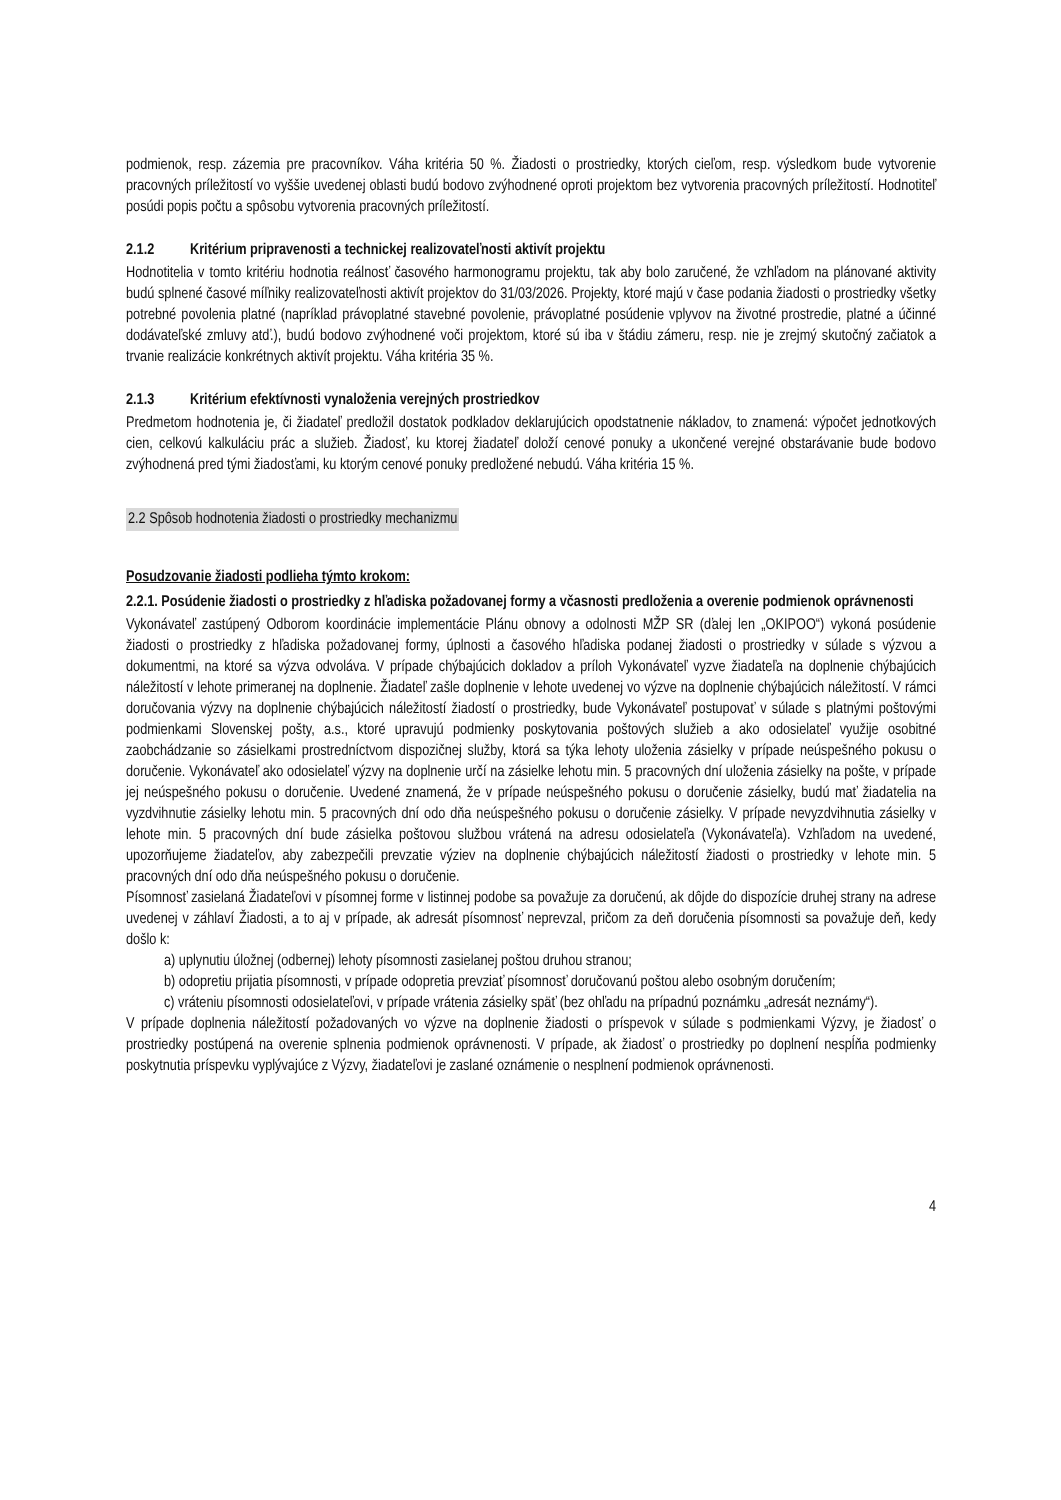podmienok, resp. zázemia pre pracovníkov. Váha kritéria 50 %. Žiadosti o prostriedky, ktorých cieľom, resp. výsledkom bude vytvorenie pracovných príležitostí vo vyššie uvedenej oblasti budú bodovo zvýhodnené oproti projektom bez vytvorenia pracovných príležitostí. Hodnotiteľ posúdi popis počtu a spôsobu vytvorenia pracovných príležitostí.
2.1.2 Kritérium pripravenosti a technickej realizovateľnosti aktivít projektu
Hodnotitelia v tomto kritériu hodnotia reálnosť časového harmonogramu projektu, tak aby bolo zaručené, že vzhľadom na plánované aktivity budú splnené časové míľniky realizovateľnosti aktivít projektov do 31/03/2026. Projekty, ktoré majú v čase podania žiadosti o prostriedky všetky potrebné povolenia platné (napríklad právoplatné stavebné povolenie, právoplatné posúdenie vplyvov na životné prostredie, platné a účinné dodávateľské zmluvy atď.), budú bodovo zvýhodnené voči projektom, ktoré sú iba v štádiu zámeru, resp. nie je zrejmý skutočný začiatok a trvanie realizácie konkrétnych aktivít projektu. Váha kritéria 35 %.
2.1.3 Kritérium efektívnosti vynaloženia verejných prostriedkov
Predmetom hodnotenia je, či žiadateľ predložil dostatok podkladov deklarujúcich opodstatnenie nákladov, to znamená: výpočet jednotkových cien, celkovú kalkuláciu prác a služieb. Žiadosť, ku ktorej žiadateľ doloží cenové ponuky a ukončené verejné obstarávanie bude bodovo zvýhodnená pred tými žiadosťami, ku ktorým cenové ponuky predložené nebudú. Váha kritéria 15 %.
2.2 Spôsob hodnotenia žiadosti o prostriedky mechanizmu
Posudzovanie žiadosti podlieha týmto krokom:
2.2.1. Posúdenie žiadosti o prostriedky z hľadiska požadovanej formy a včasnosti predloženia a overenie podmienok oprávnenosti
Vykonávateľ zastúpený Odborom koordinácie implementácie Plánu obnovy a odolnosti MŽP SR (ďalej len „OKIPOO“) vykoná posúdenie žiadosti o prostriedky z hľadiska požadovanej formy, úplnosti a časového hľadiska podanej žiadosti o prostriedky v súlade s výzvou a dokumentmi, na ktoré sa výzva odvoláva. V prípade chýbajúcich dokladov a príloh Vykonávateľ vyzve žiadateľa na doplnenie chýbajúcich náležitostí v lehote primeranej na doplnenie. Žiadateľ zašle doplnenie v lehote uvedenej vo výzve na doplnenie chýbajúcich náležitostí. V rámci doručovania výzvy na doplnenie chýbajúcich náležitostí žiadostí o prostriedky, bude Vykonávateľ postupovať v súlade s platnými poštovými podmienkami Slovenskej pošty, a.s., ktoré upravujú podmienky poskytovania poštových služieb a ako odosielateľ využije osobitné zaobchádzanie so zásielkami prostredníctvom dispozičnej služby, ktorá sa týka lehoty uloženia zásielky v prípade neúspešného pokusu o doručenie. Vykonávateľ ako odosielateľ výzvy na doplnenie určí na zásielke lehotu min. 5 pracovných dní uloženia zásielky na pošte, v prípade jej neúspešného pokusu o doručenie. Uvedené znamená, že v prípade neúspešného pokusu o doručenie zásielky, budú mať žiadatelia na vyzdvihnutie zásielky lehotu min. 5 pracovných dní odo dňa neúspešného pokusu o doručenie zásielky. V prípade nevyzdvihnutia zásielky v lehote min. 5 pracovných dní bude zásielka poštovou službou vrátená na adresu odosielateľa (Vykonávateľa). Vzhľadom na uvedené, upozorňujeme žiadateľov, aby zabezpečili prevzatie výziev na doplnenie chýbajúcich náležitostí žiadosti o prostriedky v lehote min. 5 pracovných dní odo dňa neúspešného pokusu o doručenie.
Písomnosť zasielaná Žiadateľovi v písomnej forme v listinnej podobe sa považuje za doručenú, ak dôjde do dispozície druhej strany na adrese uvedenej v záhlaví Žiadosti, a to aj v prípade, ak adresát písomnosť neprevzal, pričom za deň doručenia písomnosti sa považuje deň, kedy došlo k:
a) uplynutiu úložnej (odbernej) lehoty písomnosti zasielanej poštou druhou stranou;
b) odopretiu prijatia písomnosti, v prípade odopretia prevziať písomnosť doručovanú poštou alebo osobným doručením;
c) vráteniu písomnosti odosielateľovi, v prípade vrátenia zásielky späť (bez ohľadu na prípadnú poznámku „adresát neznámy“).
V prípade doplnenia náležitostí požadovaných vo výzve na doplnenie žiadosti o príspevok v súlade s podmienkami Výzvy, je žiadosť o prostriedky postúpená na overenie splnenia podmienok oprávnenosti. V prípade, ak žiadosť o prostriedky po doplnení nespĺňa podmienky poskytnutia príspevku vyplývajúce z Výzvy, žiadateľovi je zaslané oznámenie o nesplnení podmienok oprávnenosti.
4